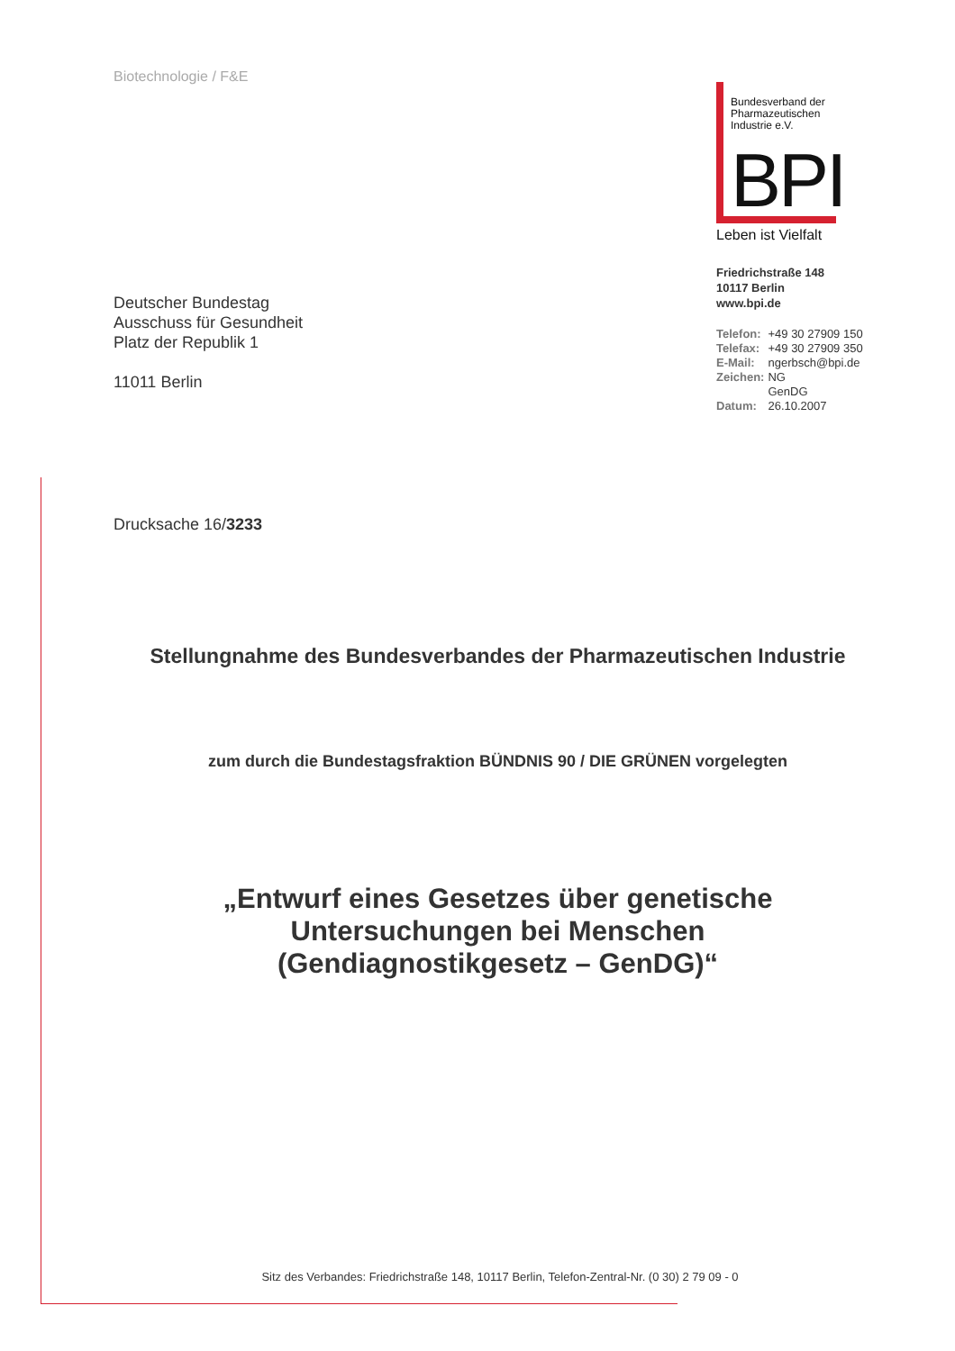Biotechnologie / F&E
Bundesverband der Pharmazeutischen Industrie e.V.
BPI
Leben ist Vielfalt
Friedrichstraße 148
10117 Berlin
www.bpi.de
| Telefon: | +49 30 27909 150 |
| Telefax: | +49 30 27909 350 |
| E-Mail: | ngerbsch@bpi.de |
| Zeichen: | NG GenDG |
| Datum: | 26.10.2007 |
Deutscher Bundestag
Ausschuss für Gesundheit
Platz der Republik 1
11011 Berlin
Drucksache 16/3233
Stellungnahme des Bundesverbandes der Pharmazeutischen Industrie
zum durch die Bundestagsfraktion BÜNDNIS 90 / DIE GRÜNEN vorgelegten
„Entwurf eines Gesetzes über genetische
Untersuchungen bei Menschen
(Gendiagnostikgesetz – GenDG)“
Sitz des Verbandes: Friedrichstraße 148, 10117 Berlin, Telefon-Zentral-Nr. (0 30) 2 79 09 - 0